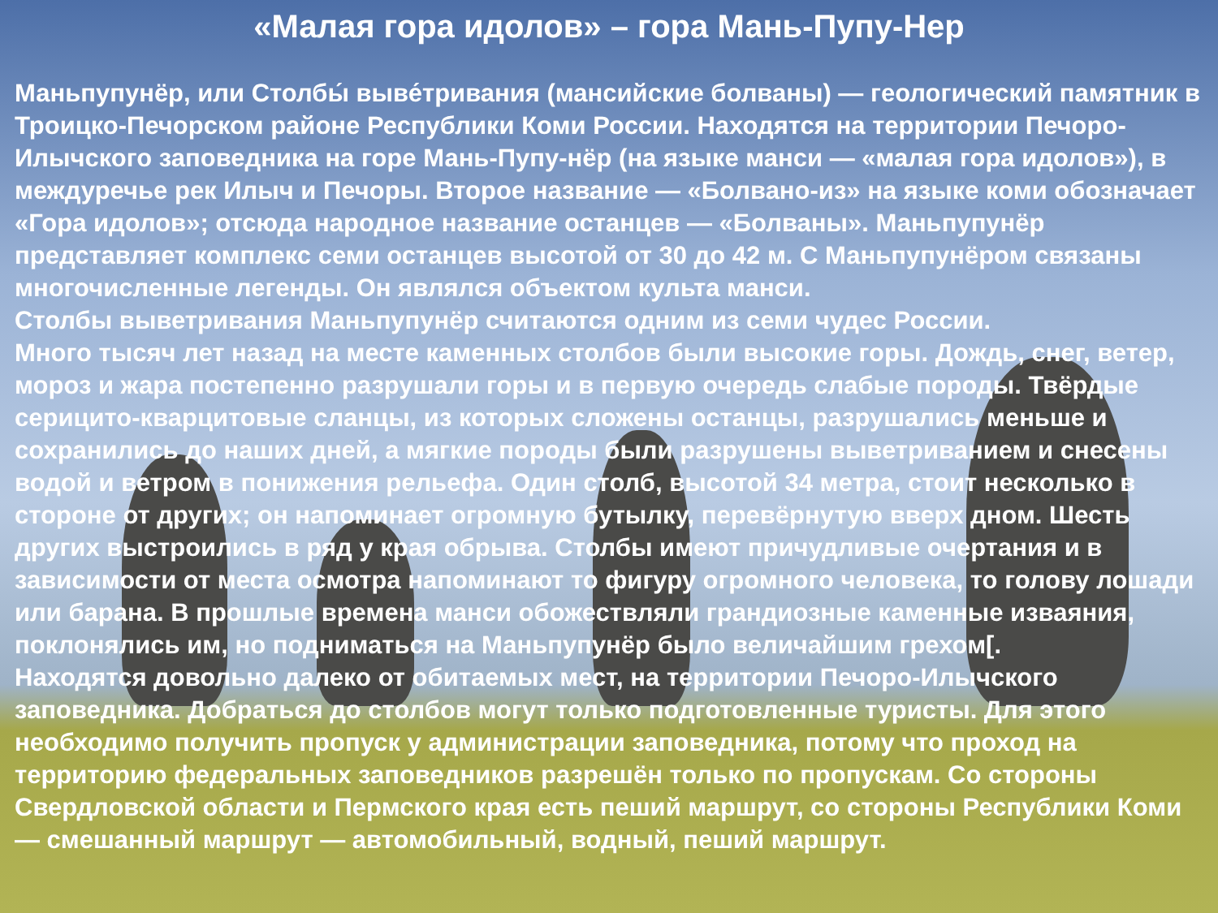«Малая гора идолов» – гора Мань-Пупу-Нер
Маньпупунёр, или Столбы́ выве́тривания (мансийские болваны) — геологический памятник в Троицко-Печорском районе Республики Коми России. Находятся на территории Печоро-Илычского заповедника на горе Мань-Пупу-нёр (на языке манси — «малая гора идолов»), в междуречье рек Илыч и Печоры. Второе название — «Болвано-из» на языке коми обозначает «Гора идолов»; отсюда народное название останцев — «Болваны». Маньпупунёр представляет комплекс семи останцев высотой от 30 до 42 м. С Маньпупунёром связаны многочисленные легенды. Он являлся объектом культа манси.
Столбы выветривания Маньпупунёр считаются одним из семи чудес России.
Много тысяч лет назад на месте каменных столбов были высокие горы. Дождь, снег, ветер, мороз и жара постепенно разрушали горы и в первую очередь слабые породы. Твёрдые серицито-кварцитовые сланцы, из которых сложены останцы, разрушались меньше и сохранились до наших дней, а мягкие породы были разрушены выветриванием и снесены водой и ветром в понижения рельефа. Один столб, высотой 34 метра, стоит несколько в стороне от других; он напоминает огромную бутылку, перевёрнутую вверх дном. Шесть других выстроились в ряд у края обрыва. Столбы имеют причудливые очертания и в зависимости от места осмотра напоминают то фигуру огромного человека, то голову лошади или барана. В прошлые времена манси обожествляли грандиозные каменные изваяния, поклонялись им, но подниматься на Маньпупунёр было величайшим грехом[.
Находятся довольно далеко от обитаемых мест, на территории Печоро-Илычского заповедника. Добраться до столбов могут только подготовленные туристы. Для этого необходимо получить пропуск у администрации заповедника, потому что проход на территорию федеральных заповедников разрешён только по пропускам. Со стороны Свердловской области и Пермского края есть пеший маршрут, со стороны Республики Коми — смешанный маршрут — автомобильный, водный, пеший маршрут.